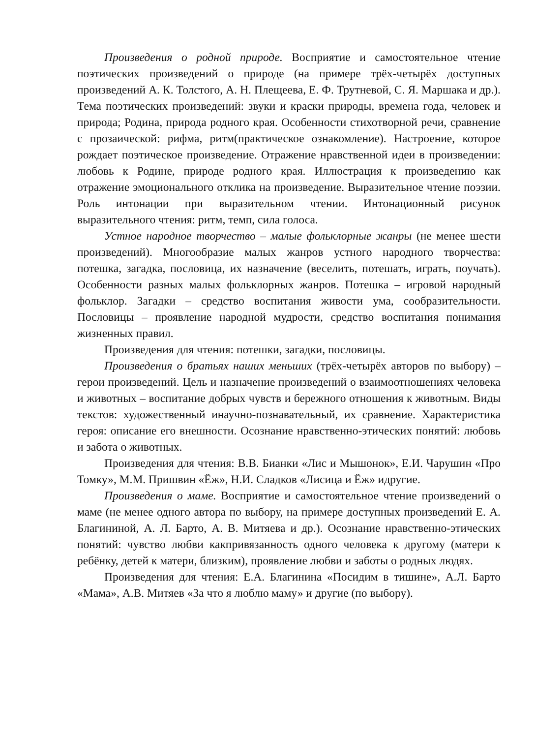Произведения о родной природе. Восприятие и самостоятельное чтение поэтических произведений о природе (на примере трёх-четырёх доступных произведений А. К. Толстого, А. Н. Плещеева, Е. Ф. Трутневой, С. Я. Маршака и др.). Тема поэтических произведений: звуки и краски природы, времена года, человек и природа; Родина, природа родного края. Особенности стихотворной речи, сравнение с прозаической: рифма, ритм(практическое ознакомление). Настроение, которое рождает поэтическое произведение. Отражение нравственной идеи в произведении: любовь к Родине, природе родного края. Иллюстрация к произведению как отражение эмоционального отклика на произведение. Выразительное чтение поэзии. Роль интонации при выразительном чтении. Интонационный рисунок выразительного чтения: ритм, темп, сила голоса.
Устное народное творчество – малые фольклорные жанры (не менее шести произведений). Многообразие малых жанров устного народного творчества: потешка, загадка, пословица, их назначение (веселить, потешать, играть, поучать). Особенности разных малых фольклорных жанров. Потешка – игровой народный фольклор. Загадки – средство воспитания живости ума, сообразительности. Пословицы – проявление народной мудрости, средство воспитания понимания жизненных правил.
Произведения для чтения: потешки, загадки, пословицы.
Произведения о братьях наших меньших (трёх-четырёх авторов по выбору) – герои произведений. Цель и назначение произведений о взаимоотношениях человека и животных – воспитание добрых чувств и бережного отношения к животным. Виды текстов: художественный инаучно-познавательный, их сравнение. Характеристика героя: описание его внешности. Осознание нравственно-этических понятий: любовь и забота о животных.
Произведения для чтения: В.В. Бианки «Лис и Мышонок», Е.И. Чарушин «Про Томку», М.М. Пришвин «Ёж», Н.И. Сладков «Лисица и Ёж» идругие.
Произведения о маме. Восприятие и самостоятельное чтение произведений о маме (не менее одного автора по выбору, на примере доступных произведений Е. А. Благининой, А. Л. Барто, А. В. Митяева и др.). Осознание нравственно-этических понятий: чувство любви какпривязанность одного человека к другому (матери к ребёнку, детей к матери, близким), проявление любви и заботы о родных людях.
Произведения для чтения: Е.А. Благинина «Посидим в тишине», А.Л. Барто «Мама», А.В. Митяев «За что я люблю маму» и другие (по выбору).